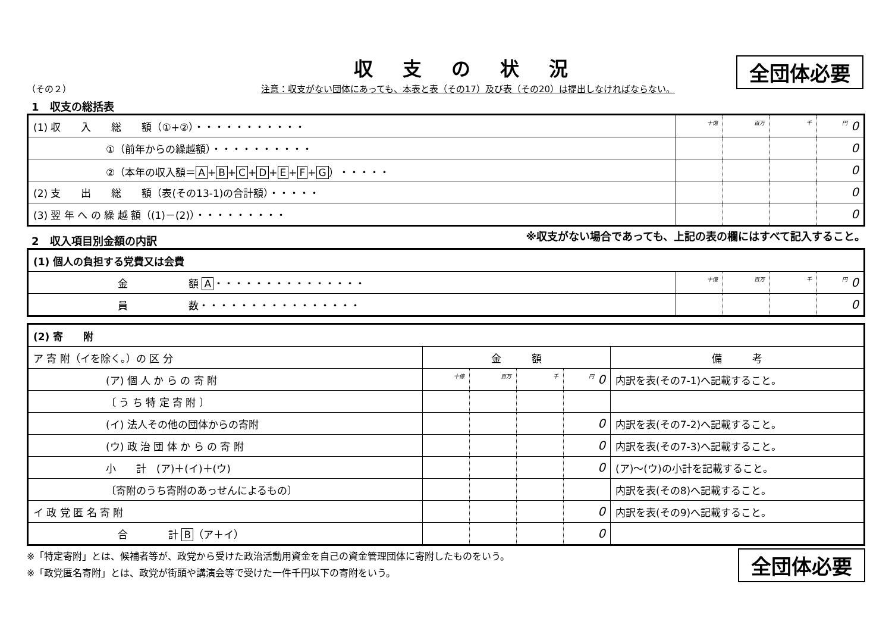全団体必要
収支の状況
（その２） 注意：収支がない団体にあっても、本表と表（その17）及び表（その20）は提出しなければならない。
1　収支の総括表
| (1) 収 入 総 額（①+②）・・・・・・・・・・・ | 十億 | 百万 | 千 | 円 0 |
| ①（前年からの繰越額）・・・・・・・・・・ | | | | 0 |
| ②（本年の収入額＝ A + B + C + D + E + F + G ）・・・・・ | | | | 0 |
| (2) 支 出 総 額（表(その13-1)の合計額）・・・・・ | | | | 0 |
| (3) 翌 年 へ の 繰 越 額（(1)－(2)）・・・・・・・・・ | | | | 0 |
2　収入項目別金額の内訳
※収支がない場合であっても、上記の表の欄にはすべて記入すること。
| (1) 個人の負担する党費又は会費 | | | | |
| 金 額 A ・・・・・・・・・・・・・・・ | 十億 | 百万 | 千 | 円 0 |
| 員 数・・・・・・・・・・・・・・・・ | | | | 0 |
| (2) 寄 附 | | | | | |
| ア 寄 附（イを除く。）の 区 分 | 金 額 | | | | 備 考 |
| (ア) 個 人 か ら の 寄 附 | 十億 | 百万 | 千 | 円 0 | 内訳を表(その7-1)へ記載すること。 |
| 〔 う ち 特 定 寄 附 〕 | | | | | |
| (イ) 法人その他の団体からの寄附 | | | | 0 | 内訳を表(その7-2)へ記載すること。 |
| (ウ) 政 治 団 体 か ら の 寄 附 | | | | 0 | 内訳を表(その7-3)へ記載すること。 |
| 小 計 (ア)＋(イ)＋(ウ) | | | | 0 | (ア)～(ウ)の小計を記載すること。 |
| 〔寄附のうち寄附のあっせんによるもの〕 | | | | | 内訳を表(その8)へ記載すること。 |
| イ 政 党 匿 名 寄 附 | | | | 0 | 内訳を表(その9)へ記載すること。 |
| 合 計 B （ア＋イ） | | | | 0 | |
※「特定寄附」とは、候補者等が、政党から受けた政治活動用資金を自己の資金管理団体に寄附したものをいう。
※「政党匿名寄附」とは、政党が街頭や講演会等で受けた一件千円以下の寄附をいう。
全団体必要